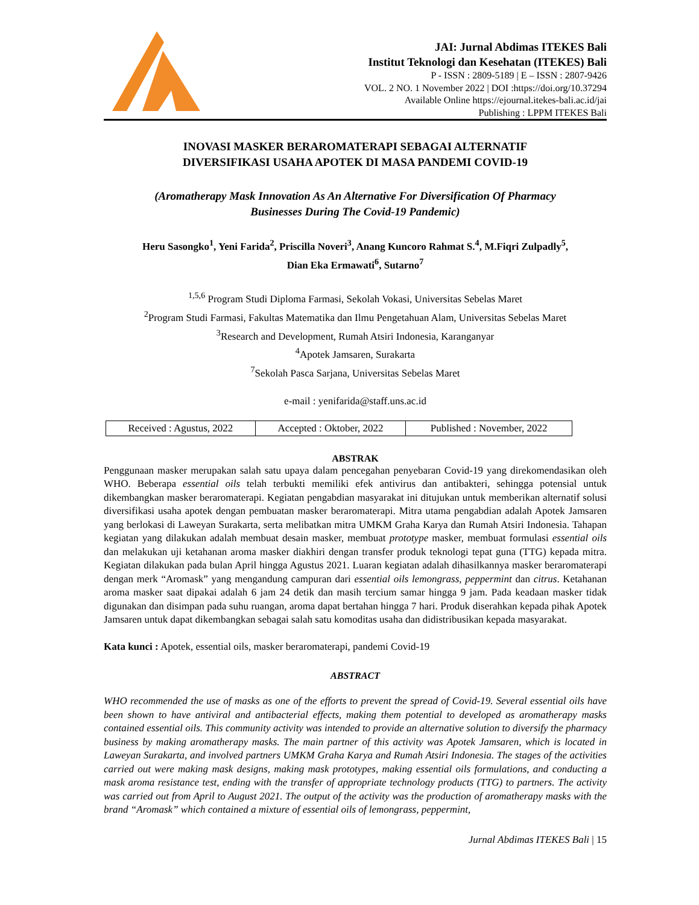JAI: Jurnal Abdimas ITEKES Bali
Institut Teknologi dan Kesehatan (ITEKES) Bali
P - ISSN : 2809-5189 | E – ISSN : 2807-9426
VOL. 2 NO. 1 November 2022 | DOI :https://doi.org/10.37294
Available Online https://ejournal.itekes-bali.ac.id/jai
Publishing : LPPM ITEKES Bali
INOVASI MASKER BERAROMATERAPI SEBAGAI ALTERNATIF
DIVERSIFIKASI USAHA APOTEK DI MASA PANDEMI COVID-19
(Aromatherapy Mask Innovation As An Alternative For Diversification Of Pharmacy
Businesses During The Covid-19 Pandemic)
Heru Sasongko<sup>1</sup>, Yeni Farida<sup>2</sup>, Priscilla Noveri<sup>3</sup>, Anang Kuncoro Rahmat S.<sup>4</sup>, M.Fiqri Zulpadly<sup>5</sup>,
Dian Eka Ermawati<sup>6</sup>, Sutarno<sup>7</sup>
<sup>1,5,6</sup> Program Studi Diploma Farmasi, Sekolah Vokasi, Universitas Sebelas Maret
<sup>2</sup> Program Studi Farmasi, Fakultas Matematika dan Ilmu Pengetahuan Alam, Universitas Sebelas Maret
<sup>3</sup> Research and Development, Rumah Atsiri Indonesia, Karanganyar
<sup>4</sup> Apotek Jamsaren, Surakarta
<sup>7</sup> Sekolah Pasca Sarjana, Universitas Sebelas Maret
e-mail : yenifarida@staff.uns.ac.id
| Received : Agustus, 2022 | Accepted : Oktober, 2022 | Published : November, 2022 |
ABSTRAK
Penggunaan masker merupakan salah satu upaya dalam pencegahan penyebaran Covid-19 yang direkomendasikan oleh WHO. Beberapa essential oils telah terbukti memiliki efek antivirus dan antibakteri, sehingga potensial untuk dikembangkan masker beraromaterapi. Kegiatan pengabdian masyarakat ini ditujukan untuk memberikan alternatif solusi diversifikasi usaha apotek dengan pembuatan masker beraromaterapi. Mitra utama pengabdian adalah Apotek Jamsaren yang berlokasi di Laweyan Surakarta, serta melibatkan mitra UMKM Graha Karya dan Rumah Atsiri Indonesia. Tahapan kegiatan yang dilakukan adalah membuat desain masker, membuat prototype masker, membuat formulasi essential oils dan melakukan uji ketahanan aroma masker diakhiri dengan transfer produk teknologi tepat guna (TTG) kepada mitra. Kegiatan dilakukan pada bulan April hingga Agustus 2021. Luaran kegiatan adalah dihasilkannya masker beraromaterapi dengan merk “Aromask” yang mengandung campuran dari essential oils lemongrass, peppermint dan citrus. Ketahanan aroma masker saat dipakai adalah 6 jam 24 detik dan masih tercium samar hingga 9 jam. Pada keadaan masker tidak digunakan dan disimpan pada suhu ruangan, aroma dapat bertahan hingga 7 hari. Produk diserahkan kepada pihak Apotek Jamsaren untuk dapat dikembangkan sebagai salah satu komoditas usaha dan didistribusikan kepada masyarakat.
Kata kunci : Apotek, essential oils, masker beraromaterapi, pandemi Covid-19
ABSTRACT
WHO recommended the use of masks as one of the efforts to prevent the spread of Covid-19. Several essential oils have been shown to have antiviral and antibacterial effects, making them potential to developed as aromatherapy masks contained essential oils. This community activity was intended to provide an alternative solution to diversify the pharmacy business by making aromatherapy masks. The main partner of this activity was Apotek Jamsaren, which is located in Laweyan Surakarta, and involved partners UMKM Graha Karya and Rumah Atsiri Indonesia. The stages of the activities carried out were making mask designs, making mask prototypes, making essential oils formulations, and conducting a mask aroma resistance test, ending with the transfer of appropriate technology products (TTG) to partners. The activity was carried out from April to August 2021. The output of the activity was the production of aromatherapy masks with the brand “Aromask” which contained a mixture of essential oils of lemongrass, peppermint,
Jurnal Abdimas ITEKES Bali | 15